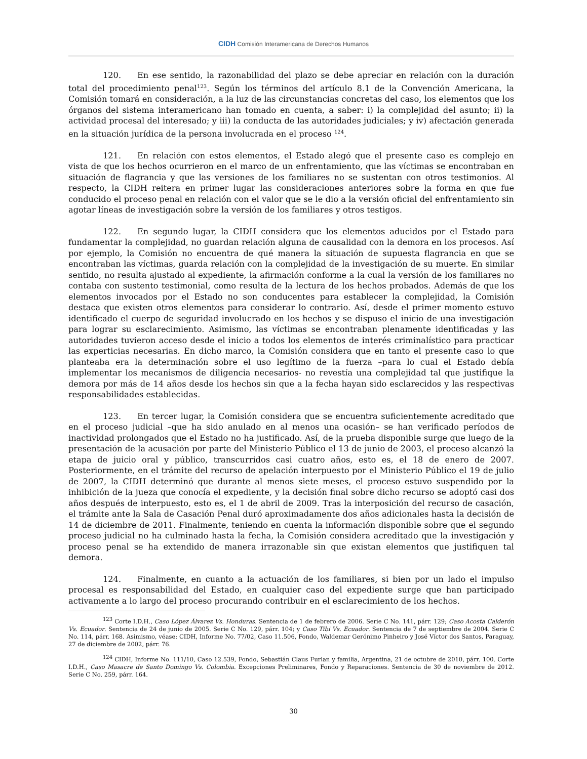CIDH Comisión Interamericana de Derechos Humanos
120. En ese sentido, la razonabilidad del plazo se debe apreciar en relación con la duración total del procedimiento penal<sup>123</sup>. Según los términos del artículo 8.1 de la Convención Americana, la Comisión tomará en consideración, a la luz de las circunstancias concretas del caso, los elementos que los órganos del sistema interamericano han tomado en cuenta, a saber: i) la complejidad del asunto; ii) la actividad procesal del interesado; y iii) la conducta de las autoridades judiciales; y iv) afectación generada en la situación jurídica de la persona involucrada en el proceso <sup>124</sup>.
121. En relación con estos elementos, el Estado alegó que el presente caso es complejo en vista de que los hechos ocurrieron en el marco de un enfrentamiento, que las víctimas se encontraban en situación de flagrancia y que las versiones de los familiares no se sustentan con otros testimonios. Al respecto, la CIDH reitera en primer lugar las consideraciones anteriores sobre la forma en que fue conducido el proceso penal en relación con el valor que se le dio a la versión oficial del enfrentamiento sin agotar líneas de investigación sobre la versión de los familiares y otros testigos.
122. En segundo lugar, la CIDH considera que los elementos aducidos por el Estado para fundamentar la complejidad, no guardan relación alguna de causalidad con la demora en los procesos. Así por ejemplo, la Comisión no encuentra de qué manera la situación de supuesta flagrancia en que se encontraban las víctimas, guarda relación con la complejidad de la investigación de su muerte. En similar sentido, no resulta ajustado al expediente, la afirmación conforme a la cual la versión de los familiares no contaba con sustento testimonial, como resulta de la lectura de los hechos probados. Además de que los elementos invocados por el Estado no son conducentes para establecer la complejidad, la Comisión destaca que existen otros elementos para considerar lo contrario. Así, desde el primer momento estuvo identificado el cuerpo de seguridad involucrado en los hechos y se dispuso el inicio de una investigación para lograr su esclarecimiento. Asimismo, las víctimas se encontraban plenamente identificadas y las autoridades tuvieron acceso desde el inicio a todos los elementos de interés criminalístico para practicar las experticias necesarias. En dicho marco, la Comisión considera que en tanto el presente caso lo que planteaba era la determinación sobre el uso legítimo de la fuerza –para lo cual el Estado debía implementar los mecanismos de diligencia necesarios- no revestía una complejidad tal que justifique la demora por más de 14 años desde los hechos sin que a la fecha hayan sido esclarecidos y las respectivas responsabilidades establecidas.
123. En tercer lugar, la Comisión considera que se encuentra suficientemente acreditado que en el proceso judicial –que ha sido anulado en al menos una ocasión– se han verificado períodos de inactividad prolongados que el Estado no ha justificado. Así, de la prueba disponible surge que luego de la presentación de la acusación por parte del Ministerio Público el 13 de junio de 2003, el proceso alcanzó la etapa de juicio oral y público, transcurridos casi cuatro años, esto es, el 18 de enero de 2007. Posteriormente, en el trámite del recurso de apelación interpuesto por el Ministerio Público el 19 de julio de 2007, la CIDH determinó que durante al menos siete meses, el proceso estuvo suspendido por la inhibición de la jueza que conocía el expediente, y la decisión final sobre dicho recurso se adoptó casi dos años después de interpuesto, esto es, el 1 de abril de 2009. Tras la interposición del recurso de casación, el trámite ante la Sala de Casación Penal duró aproximadamente dos años adicionales hasta la decisión de 14 de diciembre de 2011. Finalmente, teniendo en cuenta la información disponible sobre que el segundo proceso judicial no ha culminado hasta la fecha, la Comisión considera acreditado que la investigación y proceso penal se ha extendido de manera irrazonable sin que existan elementos que justifiquen tal demora.
124. Finalmente, en cuanto a la actuación de los familiares, si bien por un lado el impulso procesal es responsabilidad del Estado, en cualquier caso del expediente surge que han participado activamente a lo largo del proceso procurando contribuir en el esclarecimiento de los hechos.
<sup>123</sup> Corte I.D.H., Caso López Álvarez Vs. Honduras. Sentencia de 1 de febrero de 2006. Serie C No. 141, párr. 129; Caso Acosta Calderón Vs. Ecuador. Sentencia de 24 de junio de 2005. Serie C No. 129, párr. 104; y Caso Tibi Vs. Ecuador. Sentencia de 7 de septiembre de 2004. Serie C No. 114, párr. 168. Asimismo, véase: CIDH, Informe No. 77/02, Caso 11.506, Fondo, Waldemar Gerónimo Pinheiro y José Víctor dos Santos, Paraguay, 27 de diciembre de 2002, párr. 76.
<sup>124</sup> CIDH, Informe No. 111/10, Caso 12.539, Fondo, Sebastián Claus Furlan y familia, Argentina, 21 de octubre de 2010, párr. 100. Corte I.D.H., Caso Masacre de Santo Domingo Vs. Colombia. Excepciones Preliminares, Fondo y Reparaciones. Sentencia de 30 de noviembre de 2012. Serie C No. 259, párr. 164.
30